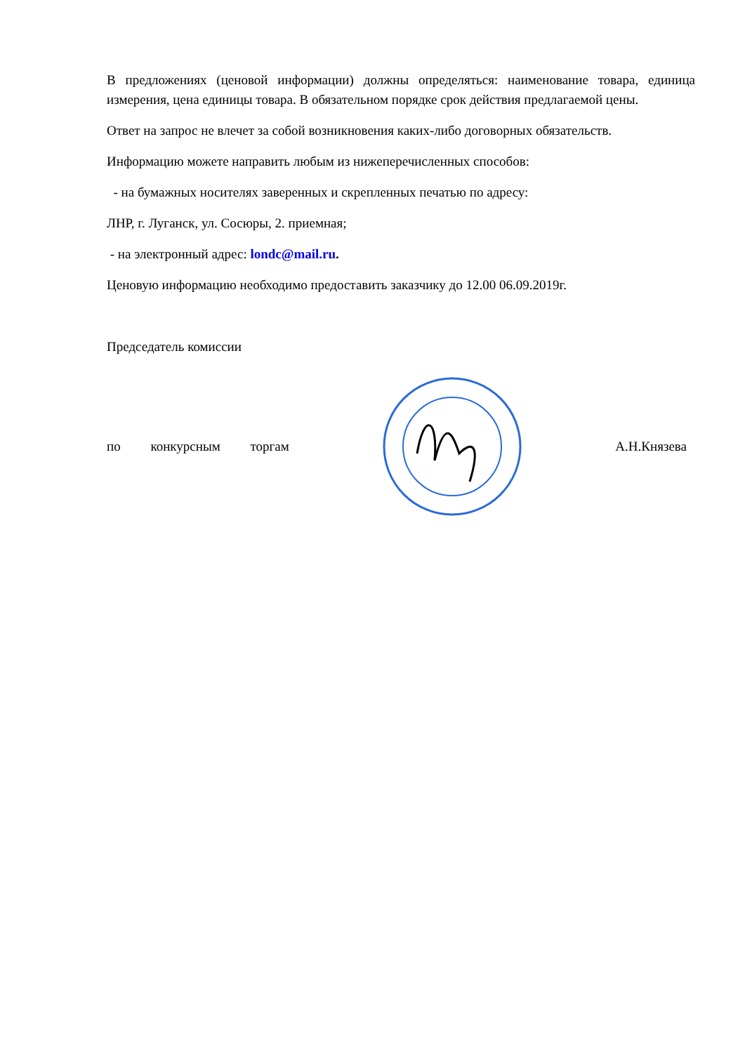В предложениях (ценовой информации) должны определяться: наименование товара, единица измерения, цена единицы товара. В обязательном порядке срок действия предлагаемой цены.
Ответ на запрос не влечет за собой возникновения каких-либо договорных обязательств.
Информацию можете направить любым из нижеперечисленных способов:
- на бумажных носителях заверенных и скрепленных печатью по адресу:
ЛНР, г. Луганск, ул. Сосюры, 2. приемная;
- на электронный адрес: londc@mail.ru.
Ценовую информацию необходимо предоставить заказчику до 12.00 06.09.2019г.
Председатель комиссии
по конкурсным торгам А.Н.Князева